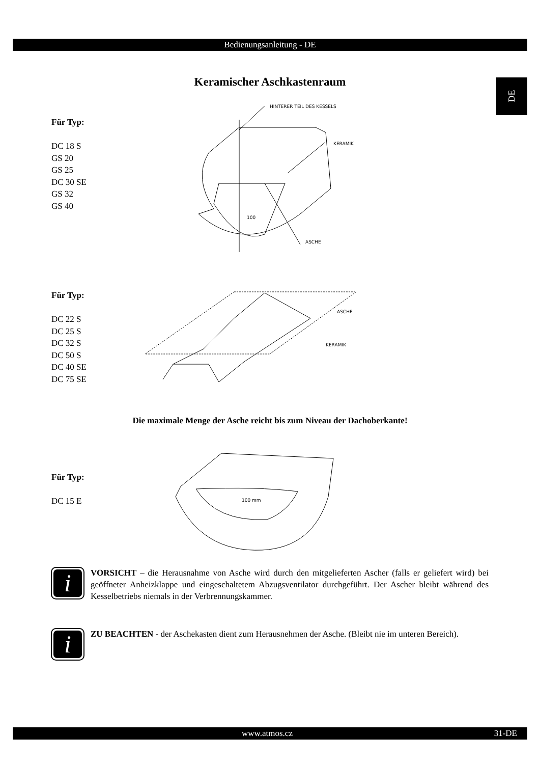Bedienungsanleitung - DE
DE
Keramischer Aschkastenraum
Für Typ:
DC 18 S
GS 20
GS 25
DC 30 SE
GS 32
GS 40
HINTERER TEIL DES KESSELS
KERAMIK
ASCHE
100
Für Typ:
DC 22 S
DC 25 S
DC 32 S
DC 50 S
DC 40 SE
DC 75 SE
ASCHE
KERAMIK
Die maximale Menge der Asche reicht bis zum Niveau der Dachoberkante!
Für Typ:
DC 15 E
100 mm
i
VORSICHT – die Herausnahme von Asche wird durch den mitgelieferten Ascher (falls er geliefert wird) bei geöffneter Anheizklappe und eingeschaltetem Abzugsventilator durchgeführt. Der Ascher bleibt während des Kesselbetriebs niemals in der Verbrennungskammer.
i
ZU BEACHTEN - der Aschekasten dient zum Herausnehmen der Asche. (Bleibt nie im unteren Bereich).
www.atmos.cz 31-DE